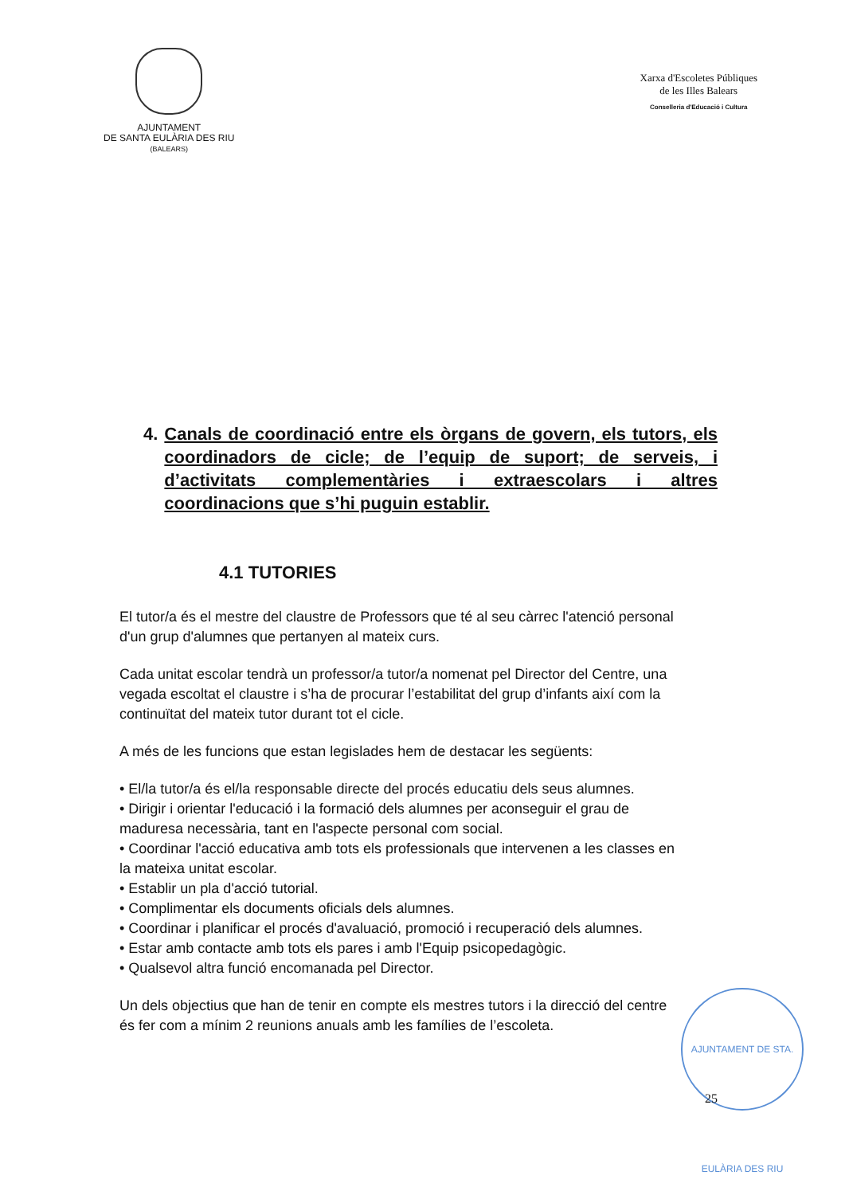AJUNTAMENT
DE SANTA EULÀRIA DES RIU
(BALEARS)
Xarxa d'Escoletes Públiques
de les Illes Balears
Conselleria d'Educació i Cultura
4. Canals de coordinació entre els òrgans de govern, els tutors, els coordinadors de cicle; de l’equip de suport; de serveis, i d’activitats complementàries i extraescolars i altres coordinacions que s’hi puguin establir.
4.1 TUTORIES
El tutor/a és el mestre del claustre de Professors que té al seu càrrec l'atenció personal d'un grup d'alumnes que pertanyen al mateix curs.
Cada unitat escolar tendrà un professor/a tutor/a nomenat pel Director del Centre, una vegada escoltat el claustre i s’ha de procurar l’estabilitat del grup d’infants així com la continuïtat del mateix tutor durant tot el cicle.
A més de les funcions que estan legislades hem de destacar les següents:
• El/la tutor/a és el/la responsable directe del procés educatiu dels seus alumnes.
• Dirigir i orientar l'educació i la formació dels alumnes per aconseguir el grau de maduresa necessària, tant en l'aspecte personal com social.
• Coordinar l'acció educativa amb tots els professionals que intervenen a les classes en la mateixa unitat escolar.
• Establir un pla d'acció tutorial.
• Complimentar els documents oficials dels alumnes.
• Coordinar i planificar el procés d'avaluació, promoció i recuperació dels alumnes.
• Estar amb contacte amb tots els pares i amb l'Equip psicopedagògic.
• Qualsevol altra funció encomanada pel Director.
Un dels objectius que han de tenir en compte els mestres tutors i la direcció del centre és fer com a mínim 2 reunions anuals amb les famílies de l’escoleta.
AJUNTAMENT DE STA. EULÀRIA DES RIU
25